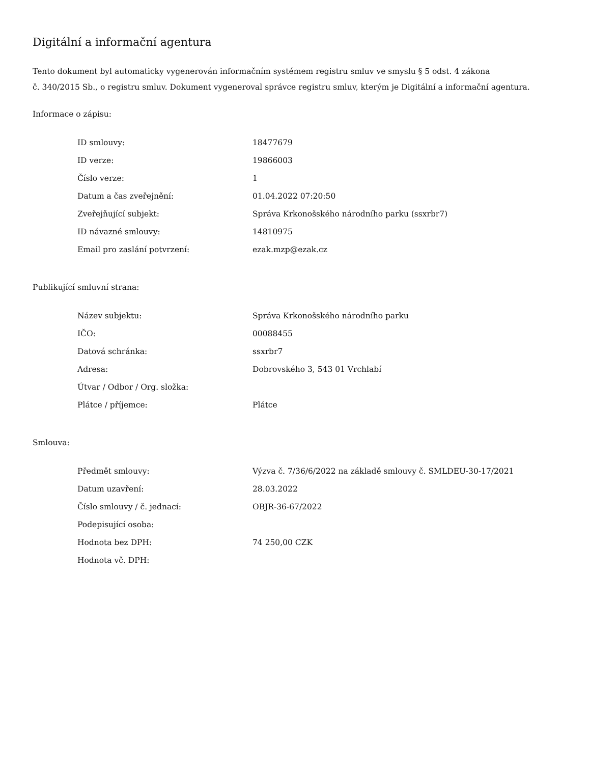Digitální a informační agentura
Tento dokument byl automaticky vygenerován informačním systémem registru smluv ve smyslu § 5 odst. 4 zákona
č. 340/2015 Sb., o registru smluv. Dokument vygeneroval správce registru smluv, kterým je Digitální a informační agentura.
Informace o zápisu:
| ID smlouvy: | 18477679 |
| ID verze: | 19866003 |
| Číslo verze: | 1 |
| Datum a čas zveřejnění: | 01.04.2022 07:20:50 |
| Zveřejňující subjekt: | Správa Krkonošského národního parku (ssxrbr7) |
| ID návazné smlouvy: | 14810975 |
| Email pro zaslání potvrzení: | ezak.mzp@ezak.cz |
Publikující smluvní strana:
| Název subjektu: | Správa Krkonošského národního parku |
| IČO: | 00088455 |
| Datová schránka: | ssxrbr7 |
| Adresa: | Dobrovského 3, 543 01 Vrchlabí |
| Útvar / Odbor / Org. složka: | |
| Plátce / příjemce: | Plátce |
Smlouva:
| Předmět smlouvy: | Výzva č. 7/36/6/2022 na základě smlouvy č. SMLDEU-30-17/2021 |
| Datum uzavření: | 28.03.2022 |
| Číslo smlouvy / č. jednací: | OBJR-36-67/2022 |
| Podepisující osoba: | |
| Hodnota bez DPH: | 74 250,00 CZK |
| Hodnota vč. DPH: | |